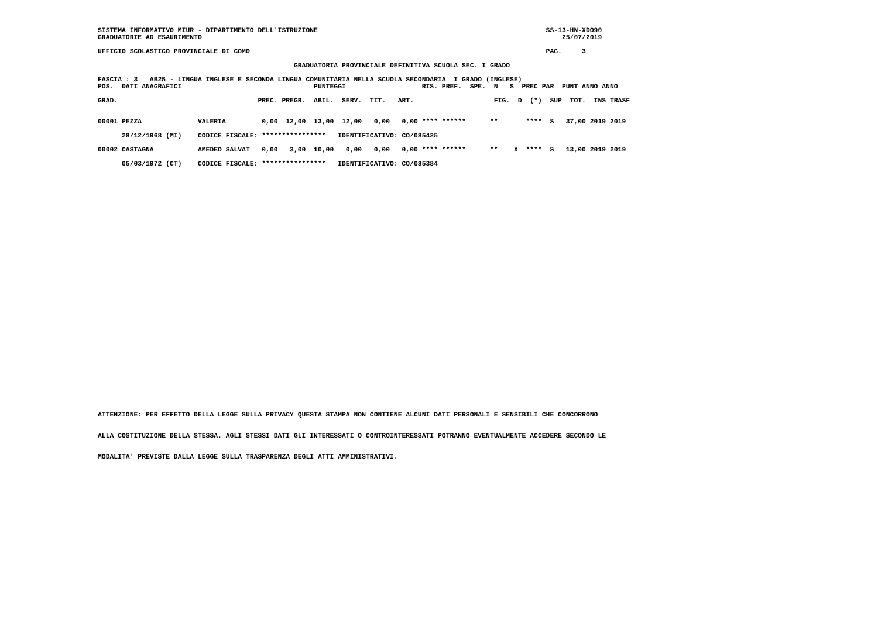SISTEMA INFORMATIVO MIUR - DIPARTIMENTO DELL'ISTRUZIONE                                                         SS-13-HN-XDO90
GRADUATORIE AD ESAURIMENTO                                                                                          25/07/2019

UFFICIO SCOLASTICO PROVINCIALE DI COMO                                                                          PAG.     3

                                                 GRADUATORIA PROVINCIALE DEFINITIVA SCUOLA SEC. I GRADO

FASCIA : 3   AB25 - LINGUA INGLESE E SECONDA LINGUA COMUNITARIA NELLA SCUOLA SECONDARIA  I GRADO (INGLESE)
| POS. DATI ANAGRAFICI PUNTEGGI RIS. PREF. SPE. N S PREC PAR PUNT ANNO ANNO |
| --- |
| GRAD. PREC. PREGR. ABIL. SERV. TIT. ART. FIG. D (*) SUP TOT. INS TRASF |
| 00001 PEZZA VALERIA 0,00 12,00 13,00 12,00 0,00 0,00 **** ****** ** **** S 37,00 2019 2019 |
| 28/12/1968 (MI) CODICE FISCALE: **************** IDENTIFICATIVO: CO/085425 |
| 00002 CASTAGNA AMEDEO SALVAT 0,00 3,00 10,00 0,00 0,00 0,00 **** ****** ** X **** S 13,00 2019 2019 |
| 05/03/1972 (CT) CODICE FISCALE: **************** IDENTIFICATIVO: CO/085384 |
ATTENZIONE: PER EFFETTO DELLA LEGGE SULLA PRIVACY QUESTA STAMPA NON CONTIENE ALCUNI DATI PERSONALI E SENSIBILI CHE CONCORRONO
ALLA COSTITUZIONE DELLA STESSA. AGLI STESSI DATI GLI INTERESSATI O CONTROINTERESSATI POTRANNO EVENTUALMENTE ACCEDERE SECONDO LE
MODALITA' PREVISTE DALLA LEGGE SULLA TRASPARENZA DEGLI ATTI AMMINISTRATIVI.